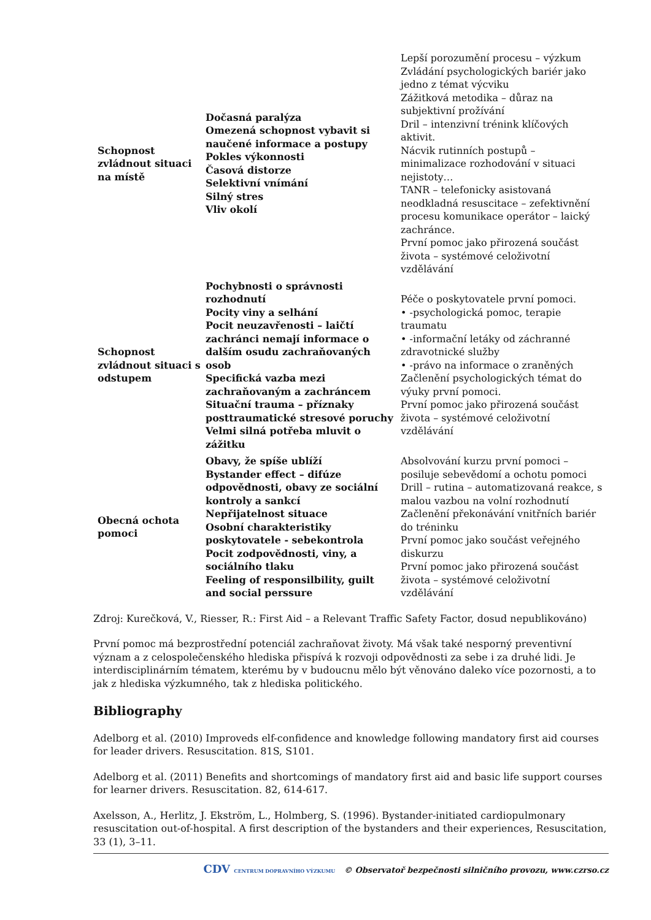| Schopnost zvládnout situaci na místě | Dočasná paralýza Omezená schopnost vybavit si naučené informace a postupy Pokles výkonnosti Časová distorze Selektivní vnímání Silný stres Vliv okolí | Lepší porozumění procesu – výzkum Zvládání psychologických bariér jako jedno z témat výcviku Zážitková metodika – důraz na subjektivní prožívání Dril – intenzivní trénink klíčových aktivit. Nácvik rutinních postupů – minimalizace rozhodování v situaci nejistoty… TANR – telefonicky asistovaná neodkladná resuscitace – zefektivnění procesu komunikace operátor – laický zachránce. První pomoc jako přirozená součást života – systémové celoživotní vzdělávání |
| Schopnost zvládnout situaci s odstupem | Pochybnosti o správnosti rozhodnutí Pocity viny a selhání Pocit neuzavřenosti – laičtí zachránci nemají informace o dalším osudu zachraňovaných osob Specifická vazba mezi zachraňovaným a zachráncem Situační trauma – příznaky posttraumatické stresové poruchy Velmi silná potřeba mluvit o zážitku | Péče o poskytovatele první pomoci. • -psychologická pomoc, terapie traumatu • -informační letáky od záchranné zdravotnické služby • -právo na informace o zraněných Začlenění psychologických témat do výuky první pomoci. První pomoc jako přirozená součást života – systémové celoživotní vzdělávání |
| Obecná ochota pomoci | Obavy, že spíše ublíží Bystander effect – difúze odpovědnosti, obavy ze sociální kontroly a sankcí Nepřijatelnost situace Osobní charakteristiky poskytovatele - sebekontrola Pocit zodpovědnosti, viny, a sociálního tlaku Feeling of responsilbility, guilt and social perssure | Absolvování kurzu první pomoci – posiluje sebevědomí a ochotu pomoci Drill – rutina – automatizovaná reakce, s malou vazbou na volní rozhodnutí Začlenění překonávání vnitřních bariér do tréninku První pomoc jako součást veřejného diskurzu První pomoc jako přirozená součást života – systémové celoživotní vzdělávání |
Zdroj: Kurečková, V., Riesser, R.: First Aid – a Relevant Traffic Safety Factor, dosud nepublikováno)
První pomoc má bezprostřední potenciál zachraňovat životy. Má však také nesporný preventivní význam a z celospolečenského hlediska přispívá k rozvoji odpovědnosti za sebe i za druhé lidi. Je interdisciplinárním tématem, kterému by v budoucnu mělo být věnováno daleko více pozornosti, a to jak z hlediska výzkumného, tak z hlediska politického.
Bibliography
Adelborg et al. (2010) Improveds elf-confidence and knowledge following mandatory first aid courses for leader drivers. Resuscitation. 81S, S101.
Adelborg et al. (2011) Benefits and shortcomings of mandatory first aid and basic life support courses for learner drivers. Resuscitation. 82, 614-617.
Axelsson, A., Herlitz, J. Ekström, L., Holmberg, S. (1996). Bystander-initiated cardiopulmonary resuscitation out-of-hospital. A first description of the bystanders and their experiences, Resuscitation, 33 (1), 3–11.
CDV CENTRUM DOPRAVNÍHO VÝZKUMU © Observatoř bezpečnosti silničního provozu, www.czrso.cz